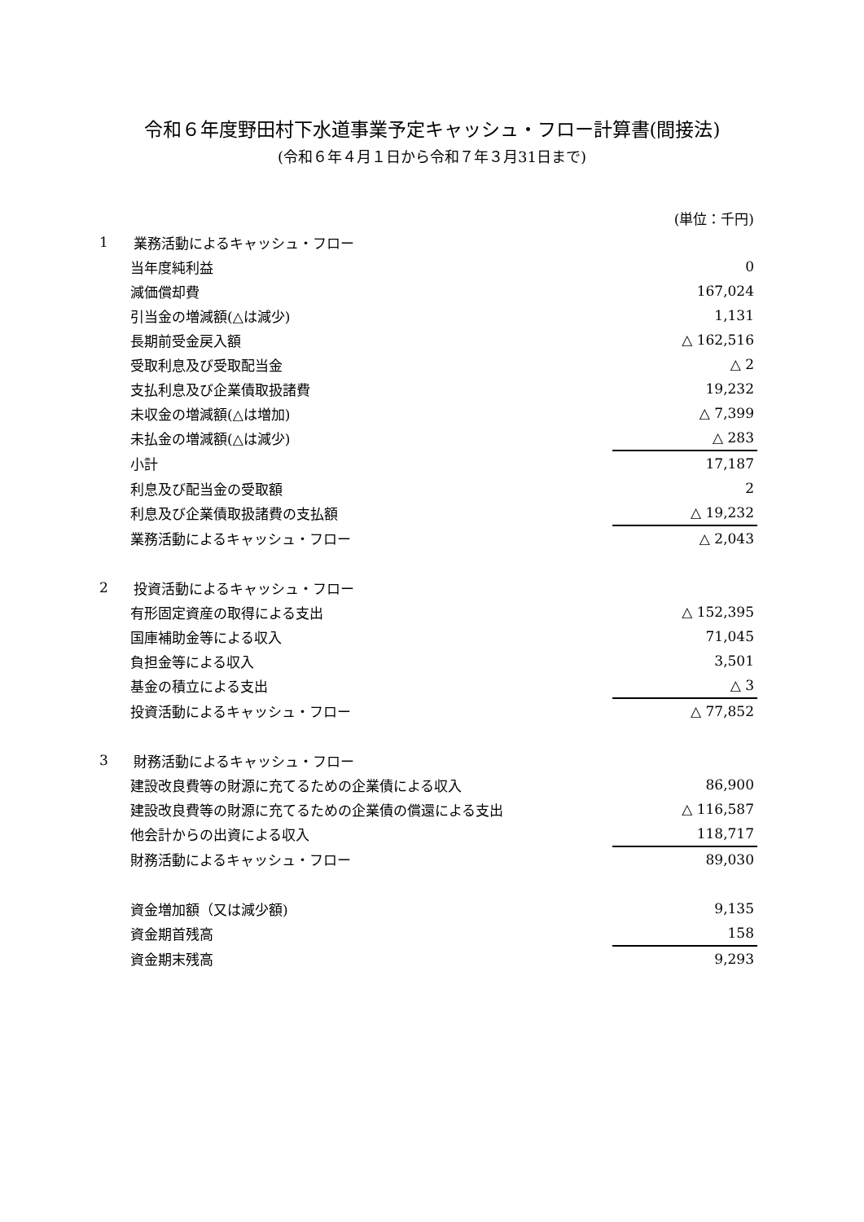令和６年度野田村下水道事業予定キャッシュ・フロー計算書(間接法)
(令和６年４月１日から令和７年３月31日まで)
| | | (単位：千円) |
| 1 | 業務活動によるキャッシュ・フロー | |
| | 当年度純利益 | 0 |
| | 減価償却費 | 167,024 |
| | 引当金の増減額(△は減少) | 1,131 |
| | 長期前受金戻入額 | △ 162,516 |
| | 受取利息及び受取配当金 | △ 2 |
| | 支払利息及び企業債取扱諸費 | 19,232 |
| | 未収金の増減額(△は増加) | △ 7,399 |
| | 未払金の増減額(△は減少) | △ 283 |
| | 小計 | 17,187 |
| | 利息及び配当金の受取額 | 2 |
| | 利息及び企業債取扱諸費の支払額 | △ 19,232 |
| | 業務活動によるキャッシュ・フロー | △ 2,043 |
| 2 | 投資活動によるキャッシュ・フロー | |
| | 有形固定資産の取得による支出 | △ 152,395 |
| | 国庫補助金等による収入 | 71,045 |
| | 負担金等による収入 | 3,501 |
| | 基金の積立による支出 | △ 3 |
| | 投資活動によるキャッシュ・フロー | △ 77,852 |
| 3 | 財務活動によるキャッシュ・フロー | |
| | 建設改良費等の財源に充てるための企業債による収入 | 86,900 |
| | 建設改良費等の財源に充てるための企業債の償還による支出 | △ 116,587 |
| | 他会計からの出資による収入 | 118,717 |
| | 財務活動によるキャッシュ・フロー | 89,030 |
| 資金増加額（又は減少額) | | 9,135 |
| 資金期首残高 | | 158 |
| 資金期末残高 | | 9,293 |